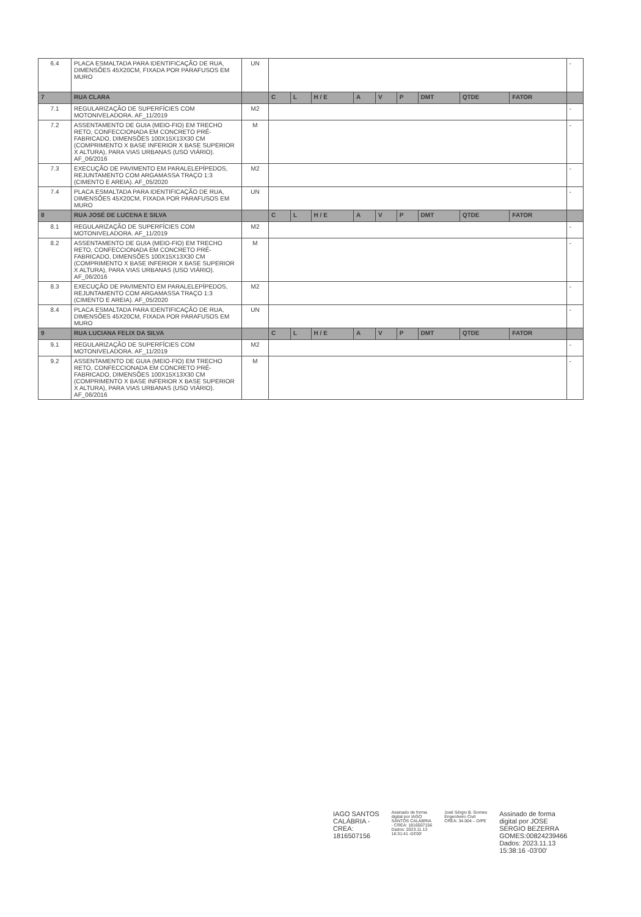| 6.4 | PLACA ESMALTADA PARA IDENTIFICAÇÃO DE RUA, DIMENSÕES 45X20CM, FIXADA POR PARAFUSOS EM MURO | UN | | | | | | | | | | - |
| 7 | RUA CLARA | | C | L | H / E | A | V | P | DMT | QTDE | FATOR | |
| 7.1 | REGULARIZAÇÃO DE SUPERFÍCIES COM MOTONIVELADORA. AF_11/2019 | M2 | | | | | | | | | | - |
| 7.2 | ASSENTAMENTO DE GUIA (MEIO-FIO) EM TRECHO RETO, CONFECCIONADA EM CONCRETO PRÉ-FABRICADO, DIMENSÕES 100X15X13X30 CM (COMPRIMENTO X BASE INFERIOR X BASE SUPERIOR X ALTURA), PARA VIAS URBANAS (USO VIÁRIO). AF_06/2016 | M | | | | | | | | | | - |
| 7.3 | EXECUÇÃO DE PAVIMENTO EM PARALELEPÍPEDOS, REJUNTAMENTO COM ARGAMASSA TRAÇO 1:3 (CIMENTO E AREIA). AF_05/2020 | M2 | | | | | | | | | | - |
| 7.4 | PLACA ESMALTADA PARA IDENTIFICAÇÃO DE RUA, DIMENSÕES 45X20CM, FIXADA POR PARAFUSOS EM MURO | UN | | | | | | | | | | - |
| 8 | RUA JOSÉ DE LUCENA E SILVA | | C | L | H / E | A | V | P | DMT | QTDE | FATOR | |
| 8.1 | REGULARIZAÇÃO DE SUPERFÍCIES COM MOTONIVELADORA. AF_11/2019 | M2 | | | | | | | | | | - |
| 8.2 | ASSENTAMENTO DE GUIA (MEIO-FIO) EM TRECHO RETO, CONFECCIONADA EM CONCRETO PRÉ-FABRICADO, DIMENSÕES 100X15X13X30 CM (COMPRIMENTO X BASE INFERIOR X BASE SUPERIOR X ALTURA), PARA VIAS URBANAS (USO VIÁRIO). AF_06/2016 | M | | | | | | | | | | - |
| 8.3 | EXECUÇÃO DE PAVIMENTO EM PARALELEPÍPEDOS, REJUNTAMENTO COM ARGAMASSA TRAÇO 1:3 (CIMENTO E AREIA). AF_05/2020 | M2 | | | | | | | | | | - |
| 8.4 | PLACA ESMALTADA PARA IDENTIFICAÇÃO DE RUA, DIMENSÕES 45X20CM, FIXADA POR PARAFUSOS EM MURO | UN | | | | | | | | | | - |
| 9 | RUA LUCIANA FELIX DA SILVA | | C | L | H / E | A | V | P | DMT | QTDE | FATOR | |
| 9.1 | REGULARIZAÇÃO DE SUPERFÍCIES COM MOTONIVELADORA. AF_11/2019 | M2 | | | | | | | | | | - |
| 9.2 | ASSENTAMENTO DE GUIA (MEIO-FIO) EM TRECHO RETO, CONFECCIONADA EM CONCRETO PRÉ-FABRICADO, DIMENSÕES 100X15X13X30 CM (COMPRIMENTO X BASE INFERIOR X BASE SUPERIOR X ALTURA), PARA VIAS URBANAS (USO VIÁRIO). AF_06/2016 | M | | | | | | | | | | - |
IAGO SANTOS
CALÁBRIA -
CREA:
1816507156
Assinado de forma
digital por IAGO
SANTOS CALÁBRIA
- CREA: 1816507156
Dados: 2023.11.13
16:31:41 -03'00'
José Sérgio B. Gomes
Engenheiro Civil
CREA: 34.004 – D/PE
Assinado de forma
digital por JOSE
SERGIO BEZERRA
GOMES:00824239466
Dados: 2023.11.13
15:38:16 -03'00'